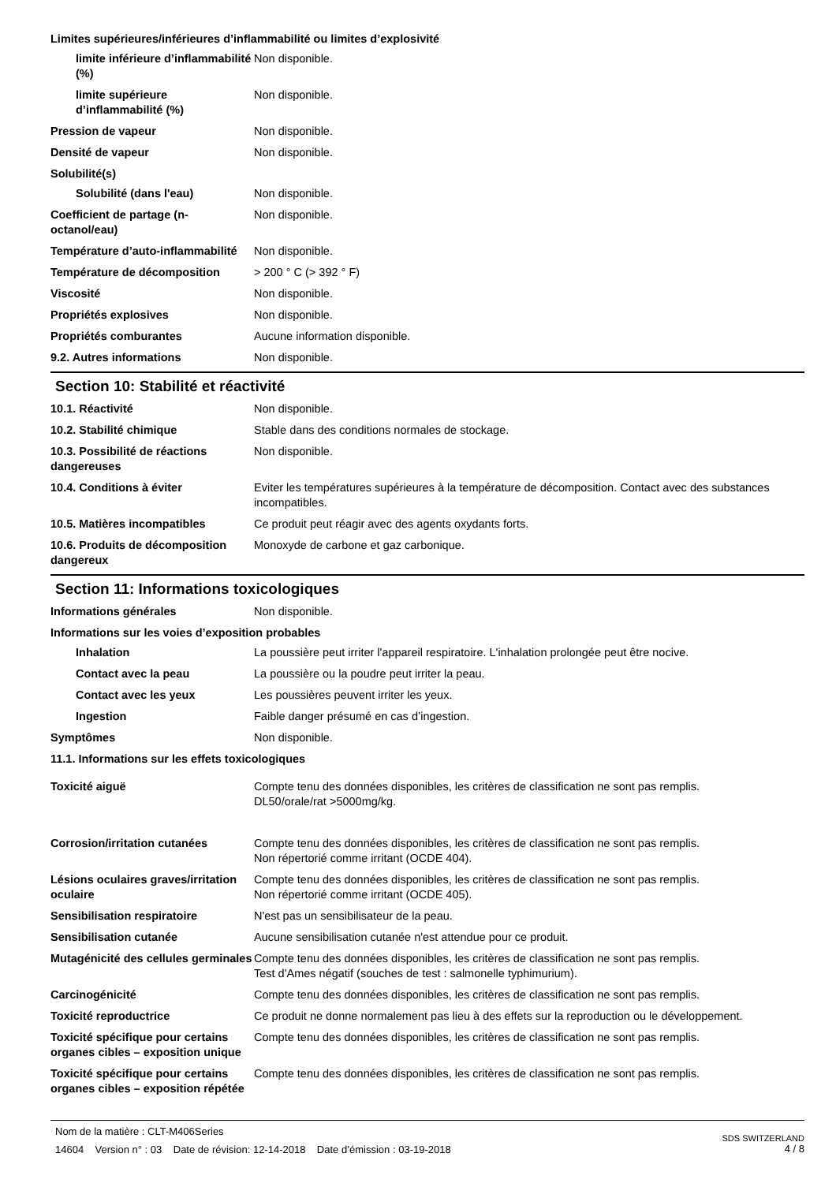Limites supérieures/inférieures d’inflammabilité ou limites d’explosivité
limite inférieure d’inflammabilité (%)
Non disponible.
limite supérieure d’inflammabilité (%)
Non disponible.
Pression de vapeur Non disponible.
Densité de vapeur Non disponible.
Solubilité(s)
Solubilité (dans l'eau) Non disponible.
Coefficient de partage (n-octanol/eau)
Non disponible.
Température d’auto-inflammabilité
Non disponible.
Température de décomposition > 200 ° C (> 392 ° F)
Viscosité Non disponible.
Propriétés explosives Non disponible.
Propriétés comburantes Aucune information disponible.
9.2. Autres informations Non disponible.
Section 10: Stabilité et réactivité
10.1. Réactivité Non disponible.
10.2. Stabilité chimique Stable dans des conditions normales de stockage.
10.3. Possibilité de réactions dangereuses
Non disponible.
10.4. Conditions à éviter Eviter les températures supérieures à la température de décomposition. Contact avec des substances incompatibles.
10.5. Matières incompatibles Ce produit peut réagir avec des agents oxydants forts.
10.6. Produits de décomposition dangereux
Monoxyde de carbone et gaz carbonique.
Section 11: Informations toxicologiques
Informations générales Non disponible.
Informations sur les voies d’exposition probables
Inhalation La poussière peut irriter l'appareil respiratoire. L'inhalation prolongée peut être nocive.
Contact avec la peau La poussière ou la poudre peut irriter la peau.
Contact avec les yeux Les poussières peuvent irriter les yeux.
Ingestion Faible danger présumé en cas d’ingestion.
Symptômes Non disponible.
11.1. Informations sur les effets toxicologiques
Toxicité aiguë Compte tenu des données disponibles, les critères de classification ne sont pas remplis.
DL50/orale/rat >5000mg/kg.
Corrosion/irritation cutanées Compte tenu des données disponibles, les critères de classification ne sont pas remplis.
Non répertorié comme irritant (OCDE 404).
Lésions oculaires graves/irritation oculaire
Compte tenu des données disponibles, les critères de classification ne sont pas remplis.
Non répertorié comme irritant (OCDE 405).
Sensibilisation respiratoire N'est pas un sensibilisateur de la peau.
Sensibilisation cutanée Aucune sensibilisation cutanée n'est attendue pour ce produit.
Mutagénicité des cellules germinales
Compte tenu des données disponibles, les critères de classification ne sont pas remplis.
Test d'Ames négatif (souches de test : salmonelle typhimurium).
Carcinogénicité Compte tenu des données disponibles, les critères de classification ne sont pas remplis.
Toxicité reproductrice Ce produit ne donne normalement pas lieu à des effets sur la reproduction ou le développement.
Toxicité spécifique pour certains organes cibles – exposition unique
Compte tenu des données disponibles, les critères de classification ne sont pas remplis.
Toxicité spécifique pour certains organes cibles – exposition répétée
Compte tenu des données disponibles, les critères de classification ne sont pas remplis.
Nom de la matière : CLT-M406Series
14604 Version n° : 03 Date de révision: 12-14-2018 Date d’émission : 03-19-2018
SDS SWITZERLAND
4 / 8